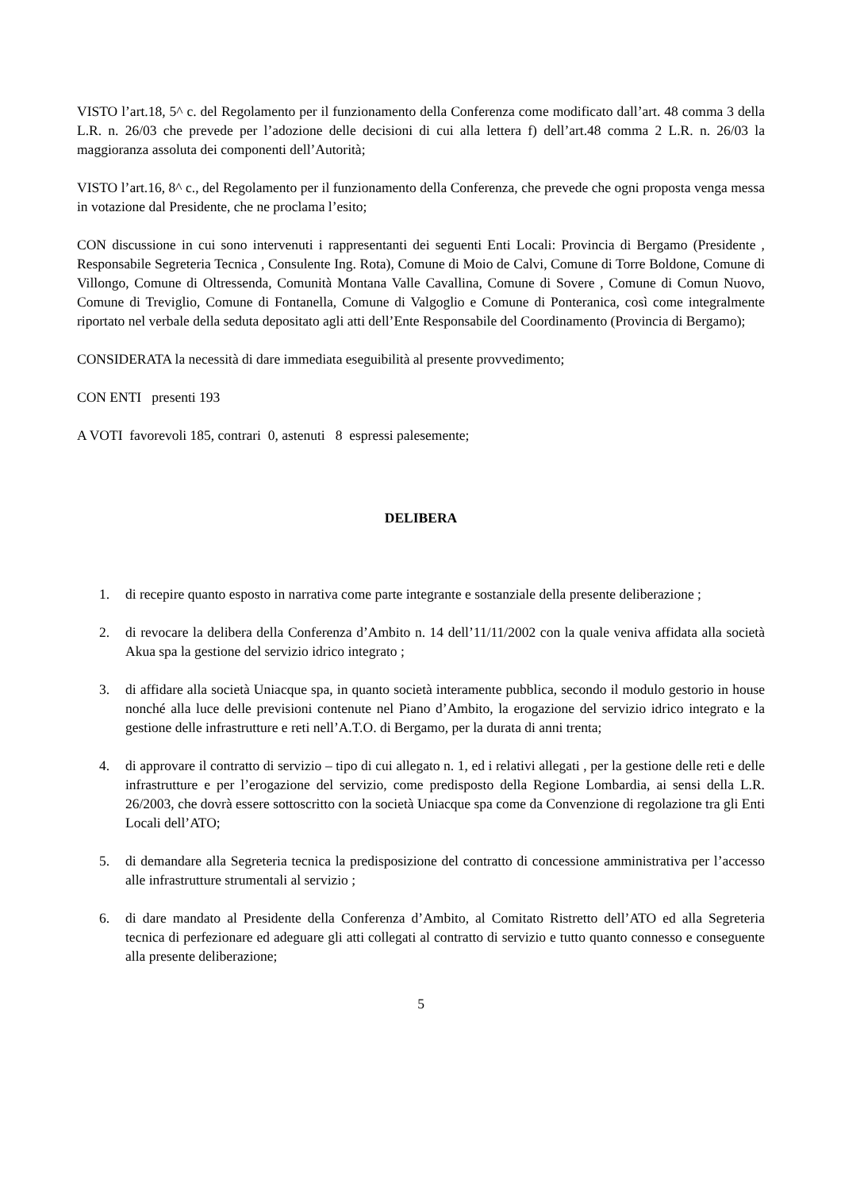VISTO l’art.18, 5^ c. del Regolamento per il funzionamento della Conferenza come modificato dall’art. 48 comma 3 della L.R. n. 26/03 che prevede per l’adozione delle decisioni di cui alla lettera f) dell’art.48 comma 2 L.R. n. 26/03 la maggioranza assoluta dei componenti dell’Autorità;
VISTO l’art.16, 8^ c., del Regolamento per il funzionamento della Conferenza, che prevede che ogni proposta venga messa in votazione dal Presidente, che ne proclama l’esito;
CON discussione in cui sono intervenuti i rappresentanti dei seguenti Enti Locali: Provincia di Bergamo (Presidente , Responsabile Segreteria Tecnica , Consulente Ing. Rota), Comune di Moio de Calvi, Comune di Torre Boldone, Comune di Villongo, Comune di Oltressenda, Comunità Montana Valle Cavallina, Comune di Sovere , Comune di Comun Nuovo, Comune di Treviglio, Comune di Fontanella, Comune di Valgoglio e Comune di Ponteranica, così come integralmente riportato nel verbale della seduta depositato agli atti dell’Ente Responsabile del Coordinamento (Provincia di Bergamo);
CONSIDERATA la necessità di dare immediata eseguibilità al presente provvedimento;
CON ENTI presenti 193
A VOTI favorevoli 185, contrari 0, astenuti 8 espressi palesemente;
DELIBERA
1. di recepire quanto esposto in narrativa come parte integrante e sostanziale della presente deliberazione ;
2. di revocare la delibera della Conferenza d’Ambito n. 14 dell’11/11/2002 con la quale veniva affidata alla società Akua spa la gestione del servizio idrico integrato ;
3. di affidare alla società Uniacque spa, in quanto società interamente pubblica, secondo il modulo gestorio in house nonché alla luce delle previsioni contenute nel Piano d’Ambito, la erogazione del servizio idrico integrato e la gestione delle infrastrutture e reti nell’A.T.O. di Bergamo, per la durata di anni trenta;
4. di approvare il contratto di servizio – tipo di cui allegato n. 1, ed i relativi allegati , per la gestione delle reti e delle infrastrutture e per l’erogazione del servizio, come predisposto della Regione Lombardia, ai sensi della L.R. 26/2003, che dovrà essere sottoscritto con la società Uniacque spa come da Convenzione di regolazione tra gli Enti Locali dell’ATO;
5. di demandare alla Segreteria tecnica la predisposizione del contratto di concessione amministrativa per l’accesso alle infrastrutture strumentali al servizio ;
6. di dare mandato al Presidente della Conferenza d’Ambito, al Comitato Ristretto dell’ATO ed alla Segreteria tecnica di perfezionare ed adeguare gli atti collegati al contratto di servizio e tutto quanto connesso e conseguente alla presente deliberazione;
5